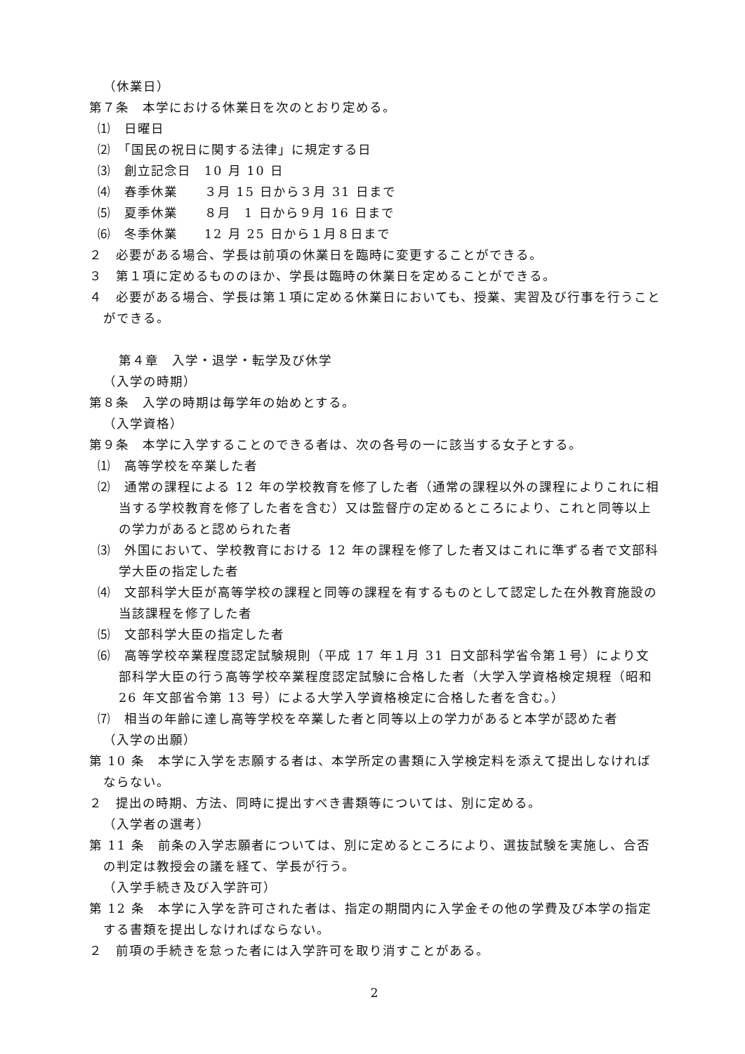（休業日）
第７条　本学における休業日を次のとおり定める。
⑴　日曜日
⑵　「国民の祝日に関する法律」に規定する日
⑶　創立記念日　10 月 10 日
⑷　春季休業　　３月 15 日から３月 31 日まで
⑸　夏季休業　　８月　1 日から９月 16 日まで
⑹　冬季休業　　12 月 25 日から１月８日まで
２　必要がある場合、学長は前項の休業日を臨時に変更することができる。
３　第１項に定めるもののほか、学長は臨時の休業日を定めることができる。
４　必要がある場合、学長は第１項に定める休業日においても、授業、実習及び行事を行うことができる。
第４章　入学・退学・転学及び休学
（入学の時期）
第８条　入学の時期は毎学年の始めとする。
（入学資格）
第９条　本学に入学することのできる者は、次の各号の一に該当する女子とする。
⑴　高等学校を卒業した者
⑵　通常の課程による 12 年の学校教育を修了した者（通常の課程以外の課程によりこれに相当する学校教育を修了した者を含む）又は監督庁の定めるところにより、これと同等以上の学力があると認められた者
⑶　外国において、学校教育における 12 年の課程を修了した者又はこれに準ずる者で文部科学大臣の指定した者
⑷　文部科学大臣が高等学校の課程と同等の課程を有するものとして認定した在外教育施設の当該課程を修了した者
⑸　文部科学大臣の指定した者
⑹　高等学校卒業程度認定試験規則（平成 17 年１月 31 日文部科学省令第１号）により文部科学大臣の行う高等学校卒業程度認定試験に合格した者（大学入学資格検定規程（昭和 26 年文部省令第 13 号）による大学入学資格検定に合格した者を含む。）
⑺　相当の年齢に達し高等学校を卒業した者と同等以上の学力があると本学が認めた者
（入学の出願）
第 10 条　本学に入学を志願する者は、本学所定の書類に入学検定料を添えて提出しなければならない。
２　提出の時期、方法、同時に提出すべき書類等については、別に定める。
（入学者の選考）
第 11 条　前条の入学志願者については、別に定めるところにより、選抜試験を実施し、合否の判定は教授会の議を経て、学長が行う。
（入学手続き及び入学許可）
第 12 条　本学に入学を許可された者は、指定の期間内に入学金その他の学費及び本学の指定する書類を提出しなければならない。
２　前項の手続きを怠った者には入学許可を取り消すことがある。
2